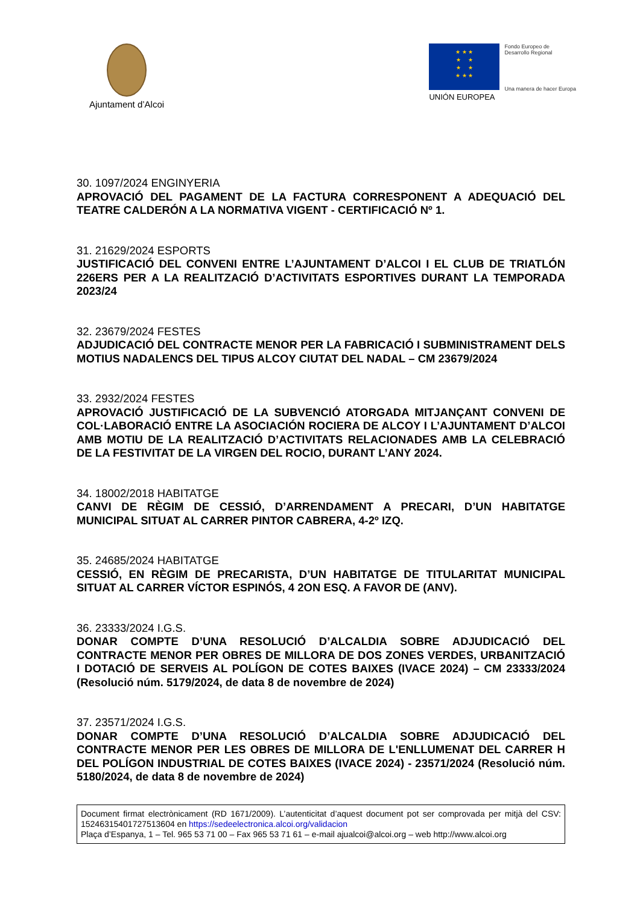Ajuntament d’Alcoi
★ ★ ★
★ ★
★ ★
★ ★ ★
UNIÓN EUROPEA
Fondo Europeo de
Desarrollo Regional
Una manera de hacer Europa
30. 1097/2024 ENGINYERIA
APROVACIÓ DEL PAGAMENT DE LA FACTURA CORRESPONENT A ADEQUACIÓ DEL TEATRE CALDERÓN A LA NORMATIVA VIGENT - CERTIFICACIÓ Nº 1.
31. 21629/2024 ESPORTS
JUSTIFICACIÓ DEL CONVENI ENTRE L’AJUNTAMENT D’ALCOI I EL CLUB DE TRIATLÓN 226ERS PER A LA REALITZACIÓ D’ACTIVITATS ESPORTIVES DURANT LA TEMPORADA 2023/24
32. 23679/2024 FESTES
ADJUDICACIÓ DEL CONTRACTE MENOR PER LA FABRICACIÓ I SUBMINISTRAMENT DELS MOTIUS NADALENCS DEL TIPUS ALCOY CIUTAT DEL NADAL – CM 23679/2024
33. 2932/2024 FESTES
APROVACIÓ JUSTIFICACIÓ DE LA SUBVENCIÓ ATORGADA MITJANÇANT CONVENI DE COL·LABORACIÓ ENTRE LA ASOCIACIÓN ROCIERA DE ALCOY I L’AJUNTAMENT D’ALCOI AMB MOTIU DE LA REALITZACIÓ D’ACTIVITATS RELACIONADES AMB LA CELEBRACIÓ DE LA FESTIVITAT DE LA VIRGEN DEL ROCIO, DURANT L’ANY 2024.
34. 18002/2018 HABITATGE
CANVI DE RÈGIM DE CESSIÓ, D’ARRENDAMENT A PRECARI, D’UN HABITATGE MUNICIPAL SITUAT AL CARRER PINTOR CABRERA, 4-2º IZQ.
35. 24685/2024 HABITATGE
CESSIÓ, EN RÈGIM DE PRECARISTA, D’UN HABITATGE DE TITULARITAT MUNICIPAL SITUAT AL CARRER VÍCTOR ESPINÓS, 4 2ON ESQ. A FAVOR DE (ANV).
36. 23333/2024 I.G.S.
DONAR COMPTE D’UNA RESOLUCIÓ D’ALCALDIA SOBRE ADJUDICACIÓ DEL CONTRACTE MENOR PER OBRES DE MILLORA DE DOS ZONES VERDES, URBANITZACIÓ I DOTACIÓ DE SERVEIS AL POLÍGON DE COTES BAIXES (IVACE 2024) – CM 23333/2024 (Resolució núm. 5179/2024, de data 8 de novembre de 2024)
37. 23571/2024 I.G.S.
DONAR COMPTE D’UNA RESOLUCIÓ D’ALCALDIA SOBRE ADJUDICACIÓ DEL CONTRACTE MENOR PER LES OBRES DE MILLORA DE L'ENLLUMENAT DEL CARRER H DEL POLÍGON INDUSTRIAL DE COTES BAIXES (IVACE 2024) - 23571/2024 (Resolució núm. 5180/2024, de data 8 de novembre de 2024)
Document firmat electrònicament (RD 1671/2009). L’autenticitat d’aquest document pot ser comprovada per mitjà del CSV: 15246315401727513604 en https://sedeelectronica.alcoi.org/validacion
Plaça d’Espanya, 1 – Tel. 965 53 71 00 – Fax 965 53 71 61 – e-mail ajualcoi@alcoi.org – web http://www.alcoi.org